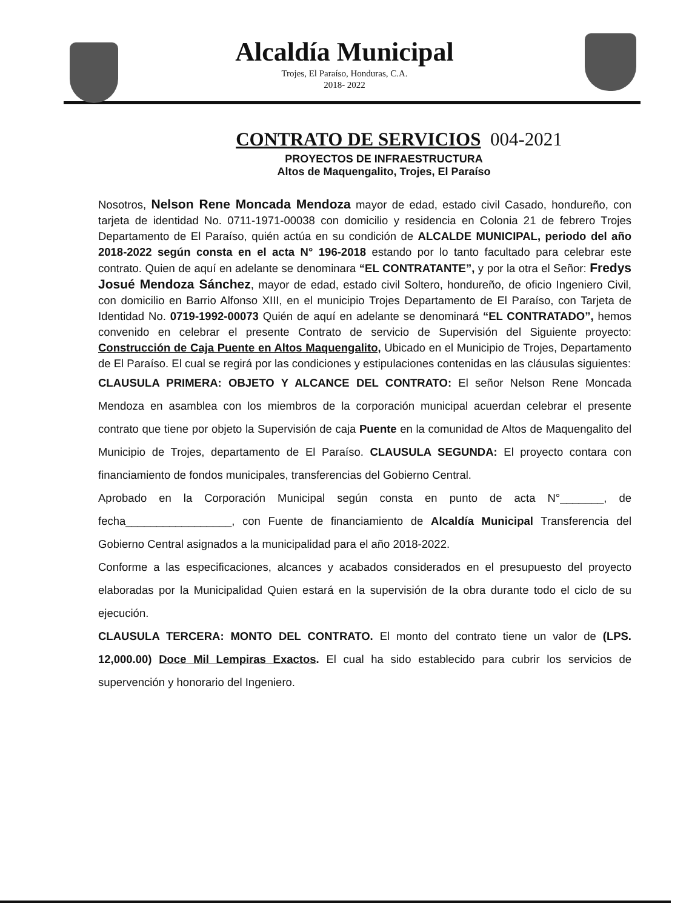Alcaldía Municipal
Trojes, El Paraíso, Honduras, C.A.
2018- 2022
CONTRATO DE SERVICIOS 004-2021
PROYECTOS DE INFRAESTRUCTURA
Altos de Maquengalito, Trojes, El Paraíso
Nosotros, Nelson Rene Moncada Mendoza mayor de edad, estado civil Casado, hondureño, con tarjeta de identidad No. 0711-1971-00038 con domicilio y residencia en Colonia 21 de febrero Trojes Departamento de El Paraíso, quién actúa en su condición de ALCALDE MUNICIPAL, periodo del año 2018-2022 según consta en el acta N° 196-2018 estando por lo tanto facultado para celebrar este contrato. Quien de aquí en adelante se denominara “EL CONTRATANTE”, y por la otra el Señor: Fredys Josué Mendoza Sánchez, mayor de edad, estado civil Soltero, hondureño, de oficio Ingeniero Civil, con domicilio en Barrio Alfonso XIII, en el municipio Trojes Departamento de El Paraíso, con Tarjeta de Identidad No. 0719-1992-00073 Quién de aquí en adelante se denominará “EL CONTRATADO”, hemos convenido en celebrar el presente Contrato de servicio de Supervisión del Siguiente proyecto: Construcción de Caja Puente en Altos Maquengalito, Ubicado en el Municipio de Trojes, Departamento de El Paraíso. El cual se regirá por las condiciones y estipulaciones contenidas en las cláusulas siguientes:
CLAUSULA PRIMERA: OBJETO Y ALCANCE DEL CONTRATO: El señor Nelson Rene Moncada Mendoza en asamblea con los miembros de la corporación municipal acuerdan celebrar el presente contrato que tiene por objeto la Supervisión de caja Puente en la comunidad de Altos de Maquengalito del Municipio de Trojes, departamento de El Paraíso. CLAUSULA SEGUNDA: El proyecto contara con financiamiento de fondos municipales, transferencias del Gobierno Central.
Aprobado en la Corporación Municipal según consta en punto de acta N°_______, de fecha_________________, con Fuente de financiamiento de Alcaldía Municipal Transferencia del Gobierno Central asignados a la municipalidad para el año 2018-2022.
Conforme a las especificaciones, alcances y acabados considerados en el presupuesto del proyecto elaboradas por la Municipalidad Quien estará en la supervisión de la obra durante todo el ciclo de su ejecución.
CLAUSULA TERCERA: MONTO DEL CONTRATO. El monto del contrato tiene un valor de (LPS. 12,000.00) Doce Mil Lempiras Exactos. El cual ha sido establecido para cubrir los servicios de supervención y honorario del Ingeniero.